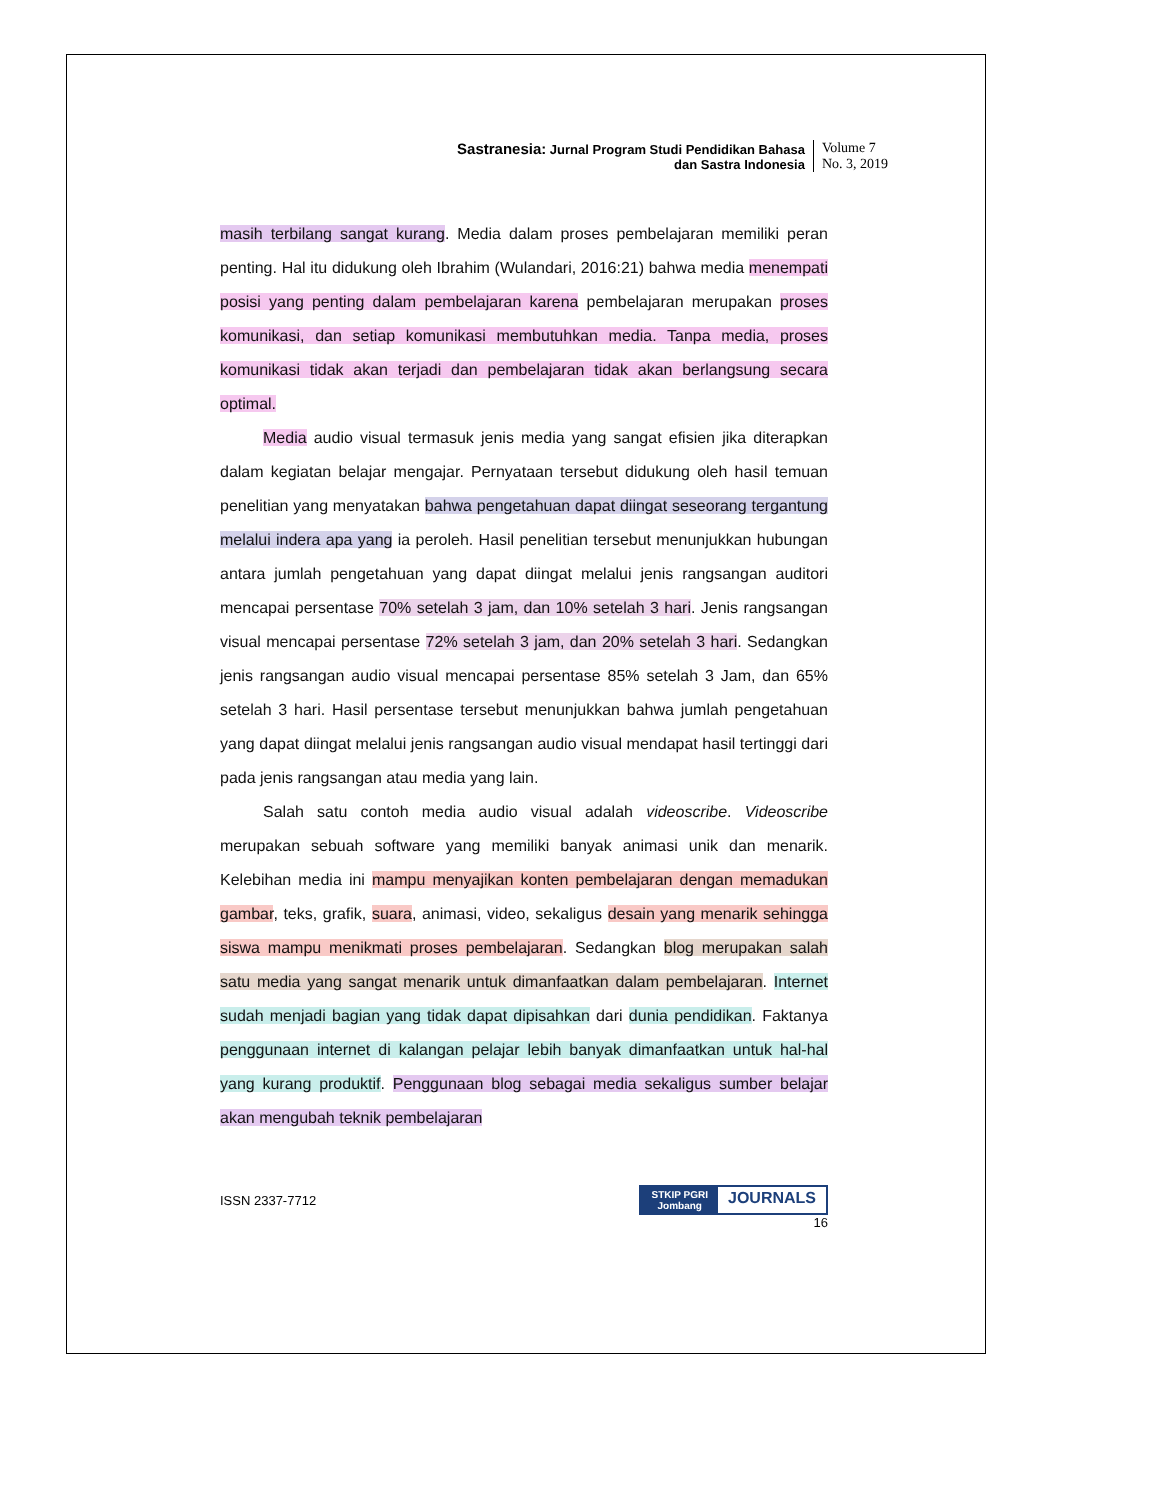Sastranesia: Jurnal Program Studi Pendidikan Bahasa
dan Sastra Indonesia
Volume 7
No. 3, 2019
masih terbilang sangat kurang. Media dalam proses pembelajaran memiliki peran penting. Hal itu didukung oleh Ibrahim (Wulandari, 2016:21) bahwa media menempati posisi yang penting dalam pembelajaran karena pembelajaran merupakan proses komunikasi, dan setiap komunikasi membutuhkan media. Tanpa media, proses komunikasi tidak akan terjadi dan pembelajaran tidak akan berlangsung secara optimal.
Media audio visual termasuk jenis media yang sangat efisien jika diterapkan dalam kegiatan belajar mengajar. Pernyataan tersebut didukung oleh hasil temuan penelitian yang menyatakan bahwa pengetahuan dapat diingat seseorang tergantung melalui indera apa yang ia peroleh. Hasil penelitian tersebut menunjukkan hubungan antara jumlah pengetahuan yang dapat diingat melalui jenis rangsangan auditori mencapai persentase 70% setelah 3 jam, dan 10% setelah 3 hari. Jenis rangsangan visual mencapai persentase 72% setelah 3 jam, dan 20% setelah 3 hari. Sedangkan jenis rangsangan audio visual mencapai persentase 85% setelah 3 Jam, dan 65% setelah 3 hari. Hasil persentase tersebut menunjukkan bahwa jumlah pengetahuan yang dapat diingat melalui jenis rangsangan audio visual mendapat hasil tertinggi dari pada jenis rangsangan atau media yang lain.
Salah satu contoh media audio visual adalah videoscribe. Videoscribe merupakan sebuah software yang memiliki banyak animasi unik dan menarik. Kelebihan media ini mampu menyajikan konten pembelajaran dengan memadukan gambar, teks, grafik, suara, animasi, video, sekaligus desain yang menarik sehingga siswa mampu menikmati proses pembelajaran. Sedangkan blog merupakan salah satu media yang sangat menarik untuk dimanfaatkan dalam pembelajaran. Internet sudah menjadi bagian yang tidak dapat dipisahkan dari dunia pendidikan. Faktanya penggunaan internet di kalangan pelajar lebih banyak dimanfaatkan untuk hal-hal yang kurang produktif. Penggunaan blog sebagai media sekaligus sumber belajar akan mengubah teknik pembelajaran
ISSN 2337-7712
STKIP PGRI
Jombang JOURNALS
16